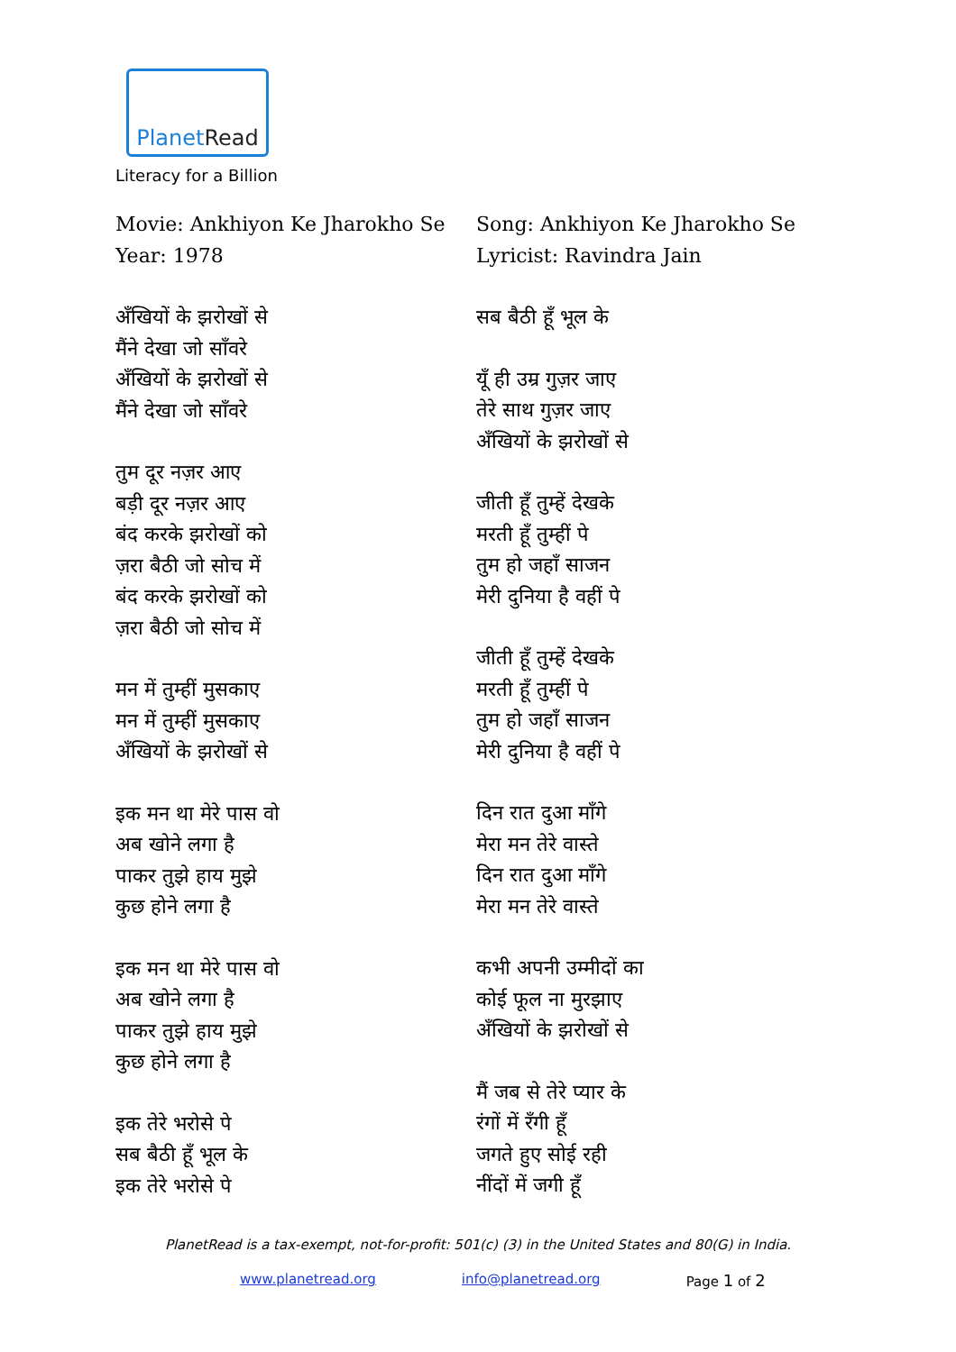Planet Read
Literacy for a Billion
Movie: Ankhiyon Ke Jharokho Se
Year: 1978
अँखियों के झरोखों से
मैंने देखा जो साँवरे
अँखियों के झरोखों से
मैंने देखा जो साँवरे
तुम दूर नज़र आए
बड़ी दूर नज़र आए
बंद करके झरोखों को
ज़रा बैठी जो सोच में
बंद करके झरोखों को
ज़रा बैठी जो सोच में
मन में तुम्हीं मुसकाए
मन में तुम्हीं मुसकाए
अँखियों के झरोखों से
इक मन था मेरे पास वो
अब खोने लगा है
पाकर तुझे हाय मुझे
कुछ होने लगा है
इक मन था मेरे पास वो
अब खोने लगा है
पाकर तुझे हाय मुझे
कुछ होने लगा है
इक तेरे भरोसे पे
सब बैठी हूँ भूल के
इक तेरे भरोसे पे
Song: Ankhiyon Ke Jharokho Se
Lyricist: Ravindra Jain
सब बैठी हूँ भूल के
यूँ ही उम्र गुज़र जाए
तेरे साथ गुज़र जाए
अँखियों के झरोखों से
जीती हूँ तुम्हें देखके
मरती हूँ तुम्हीं पे
तुम हो जहाँ साजन
मेरी दुनिया है वहीं पे
जीती हूँ तुम्हें देखके
मरती हूँ तुम्हीं पे
तुम हो जहाँ साजन
मेरी दुनिया है वहीं पे
दिन रात दुआ माँगे
मेरा मन तेरे वास्ते
दिन रात दुआ माँगे
मेरा मन तेरे वास्ते
कभी अपनी उम्मीदों का
कोई फूल ना मुरझाए
अँखियों के झरोखों से
मैं जब से तेरे प्यार के
रंगों में रँगी हूँ
जगते हुए सोई रही
नींदों में जगी हूँ
PlanetRead is a tax-exempt, not-for-profit: 501(c) (3) in the United States and 80(G) in India.
www.planetread.org info@planetread.org Page 1 of 2